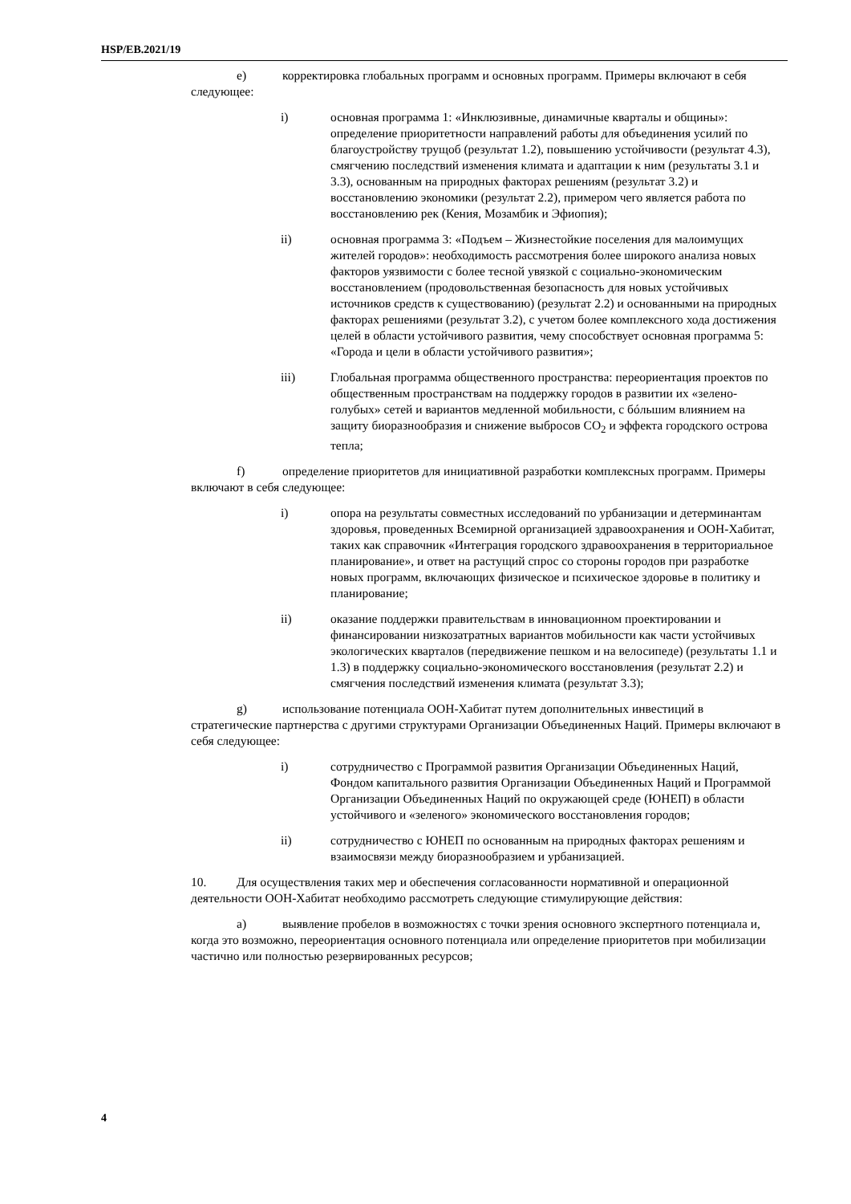HSP/EB.2021/19
e) корректировка глобальных программ и основных программ. Примеры включают в себя следующее:
i) основная программа 1: «Инклюзивные, динамичные кварталы и общины»: определение приоритетности направлений работы для объединения усилий по благоустройству трущоб (результат 1.2), повышению устойчивости (результат 4.3), смягчению последствий изменения климата и адаптации к ним (результаты 3.1 и 3.3), основанным на природных факторах решениям (результат 3.2) и восстановлению экономики (результат 2.2), примером чего является работа по восстановлению рек (Кения, Мозамбик и Эфиопия);
ii) основная программа 3: «Подъем – Жизнестойкие поселения для малоимущих жителей городов»: необходимость рассмотрения более широкого анализа новых факторов уязвимости с более тесной увязкой с социально-экономическим восстановлением (продовольственная безопасность для новых устойчивых источников средств к существованию) (результат 2.2) и основанными на природных факторах решениями (результат 3.2), с учетом более комплексного хода достижения целей в области устойчивого развития, чему способствует основная программа 5: «Города и цели в области устойчивого развития»;
iii) Глобальная программа общественного пространства: переориентация проектов по общественным пространствам на поддержку городов в развитии их «зелено-голубых» сетей и вариантов медленной мобильности, с бóльшим влиянием на защиту биоразнообразия и снижение выбросов CO<sub>2</sub> и эффекта городского острова тепла;
f) определение приоритетов для инициативной разработки комплексных программ. Примеры включают в себя следующее:
i) опора на результаты совместных исследований по урбанизации и детерминантам здоровья, проведенных Всемирной организацией здравоохранения и ООН-Хабитат, таких как справочник «Интеграция городского здравоохранения в территориальное планирование», и ответ на растущий спрос со стороны городов при разработке новых программ, включающих физическое и психическое здоровье в политику и планирование;
ii) оказание поддержки правительствам в инновационном проектировании и финансировании низкозатратных вариантов мобильности как части устойчивых экологических кварталов (передвижение пешком и на велосипеде) (результаты 1.1 и 1.3) в поддержку социально-экономического восстановления (результат 2.2) и смягчения последствий изменения климата (результат 3.3);
g) использование потенциала ООН-Хабитат путем дополнительных инвестиций в стратегические партнерства с другими структурами Организации Объединенных Наций. Примеры включают в себя следующее:
i) сотрудничество с Программой развития Организации Объединенных Наций, Фондом капитального развития Организации Объединенных Наций и Программой Организации Объединенных Наций по окружающей среде (ЮНЕП) в области устойчивого и «зеленого» экономического восстановления городов;
ii) сотрудничество с ЮНЕП по основанным на природных факторах решениям и взаимосвязи между биоразнообразием и урбанизацией.
10. Для осуществления таких мер и обеспечения согласованности нормативной и операционной деятельности ООН-Хабитат необходимо рассмотреть следующие стимулирующие действия:
a) выявление пробелов в возможностях с точки зрения основного экспертного потенциала и, когда это возможно, переориентация основного потенциала или определение приоритетов при мобилизации частично или полностью резервированных ресурсов;
4